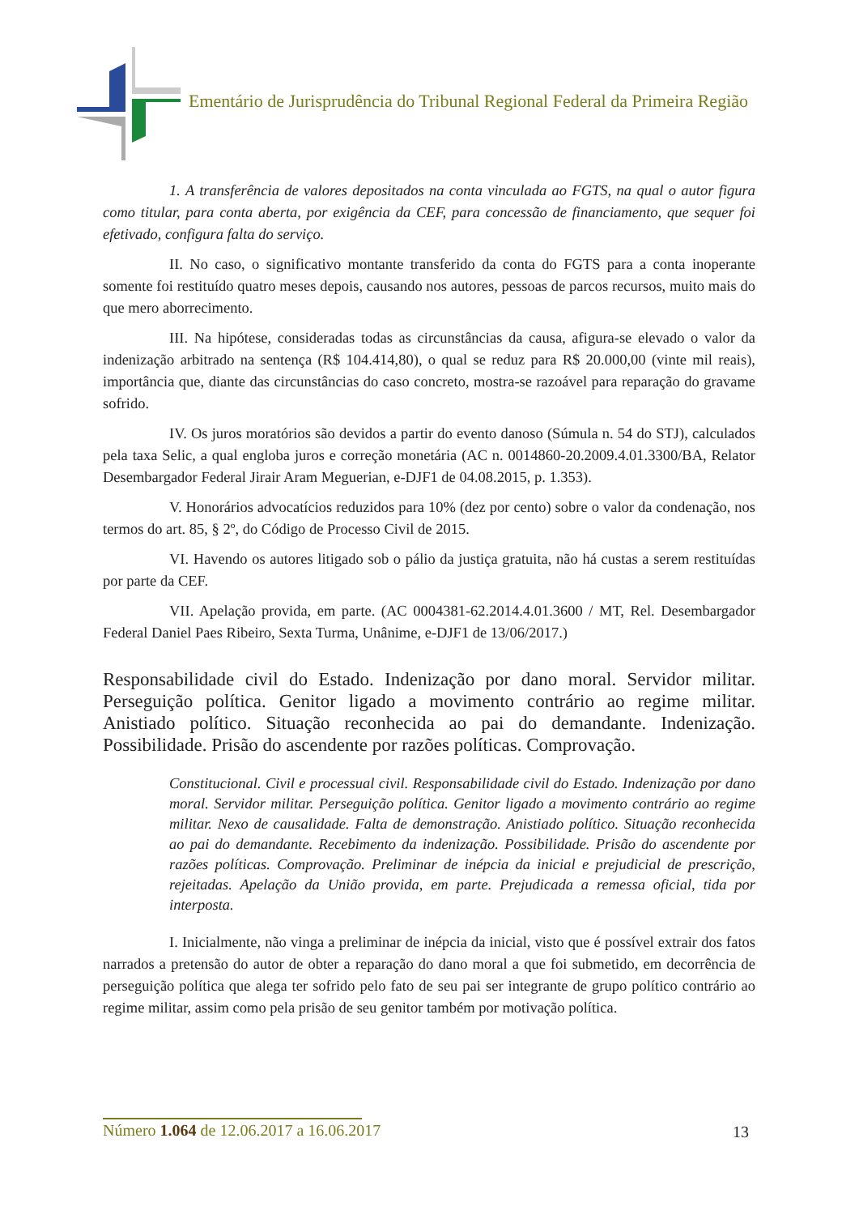Ementário de Jurisprudência do Tribunal Regional Federal da Primeira Região
1. A transferência de valores depositados na conta vinculada ao FGTS, na qual o autor figura como titular, para conta aberta, por exigência da CEF, para concessão de financiamento, que sequer foi efetivado, configura falta do serviço.
II. No caso, o significativo montante transferido da conta do FGTS para a conta inoperante somente foi restituído quatro meses depois, causando nos autores, pessoas de parcos recursos, muito mais do que mero aborrecimento.
III. Na hipótese, consideradas todas as circunstâncias da causa, afigura-se elevado o valor da indenização arbitrado na sentença (R$ 104.414,80), o qual se reduz para R$ 20.000,00 (vinte mil reais), importância que, diante das circunstâncias do caso concreto, mostra-se razoável para reparação do gravame sofrido.
IV. Os juros moratórios são devidos a partir do evento danoso (Súmula n. 54 do STJ), calculados pela taxa Selic, a qual engloba juros e correção monetária (AC n. 0014860-20.2009.4.01.3300/BA, Relator Desembargador Federal Jirair Aram Meguerian, e-DJF1 de 04.08.2015, p. 1.353).
V. Honorários advocatícios reduzidos para 10% (dez por cento) sobre o valor da condenação, nos termos do art. 85, § 2º, do Código de Processo Civil de 2015.
VI. Havendo os autores litigado sob o pálio da justiça gratuita, não há custas a serem restituídas por parte da CEF.
VII. Apelação provida, em parte. (AC 0004381-62.2014.4.01.3600 / MT, Rel. Desembargador Federal Daniel Paes Ribeiro, Sexta Turma, Unânime, e-DJF1 de 13/06/2017.)
Responsabilidade civil do Estado. Indenização por dano moral. Servidor militar. Perseguição política. Genitor ligado a movimento contrário ao regime militar. Anistiado político. Situação reconhecida ao pai do demandante. Indenização. Possibilidade. Prisão do ascendente por razões políticas. Comprovação.
Constitucional. Civil e processual civil. Responsabilidade civil do Estado. Indenização por dano moral. Servidor militar. Perseguição política. Genitor ligado a movimento contrário ao regime militar. Nexo de causalidade. Falta de demonstração. Anistiado político. Situação reconhecida ao pai do demandante. Recebimento da indenização. Possibilidade. Prisão do ascendente por razões políticas. Comprovação. Preliminar de inépcia da inicial e prejudicial de prescrição, rejeitadas. Apelação da União provida, em parte. Prejudicada a remessa oficial, tida por interposta.
I. Inicialmente, não vinga a preliminar de inépcia da inicial, visto que é possível extrair dos fatos narrados a pretensão do autor de obter a reparação do dano moral a que foi submetido, em decorrência de perseguição política que alega ter sofrido pelo fato de seu pai ser integrante de grupo político contrário ao regime militar, assim como pela prisão de seu genitor também por motivação política.
Número 1.064 de 12.06.2017 a 16.06.2017
13